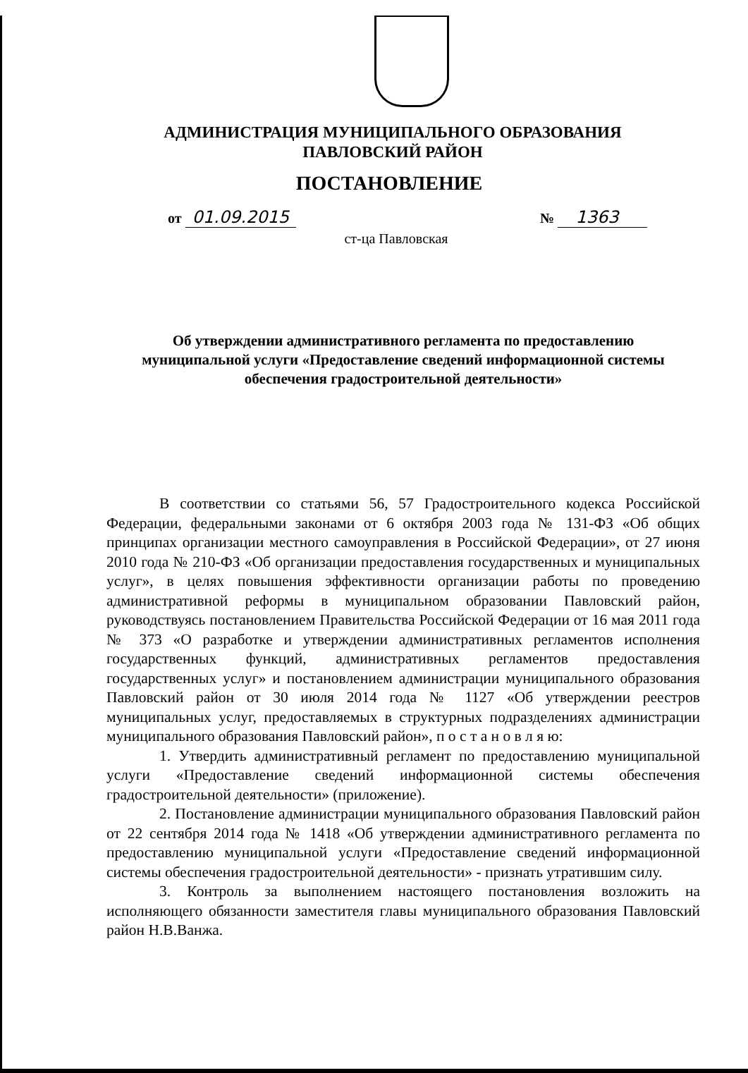АДМИНИСТРАЦИЯ МУНИЦИПАЛЬНОГО ОБРАЗОВАНИЯ
ПАВЛОВСКИЙ РАЙОН
ПОСТАНОВЛЕНИЕ
от 01.09.2015 № 1363
ст-ца Павловская
Об утверждении административного регламента по предоставлению муниципальной услуги «Предоставление сведений информационной системы обеспечения градостроительной деятельности»
В соответствии со статьями 56, 57 Градостроительного кодекса Российской Федерации, федеральными законами от 6 октября 2003 года № 131-ФЗ «Об общих принципах организации местного самоуправления в Российской Федерации», от 27 июня 2010 года № 210-ФЗ «Об организации предоставления государственных и муниципальных услуг», в целях повышения эффективности организации работы по проведению административной реформы в муниципальном образовании Павловский район, руководствуясь постановлением Правительства Российской Федерации от 16 мая 2011 года № 373 «О разработке и утверждении административных регламентов исполнения государственных функций, административных регламентов предоставления государственных услуг» и постановлением администрации муниципального образования Павловский район от 30 июля 2014 года № 1127 «Об утверждении реестров муниципальных услуг, предоставляемых в структурных подразделениях администрации муниципального образования Павловский район», п о с т а н о в л я ю:
1. Утвердить административный регламент по предоставлению муниципальной услуги «Предоставление сведений информационной системы обеспечения градостроительной деятельности» (приложение).
2. Постановление администрации муниципального образования Павловский район от 22 сентября 2014 года № 1418 «Об утверждении административного регламента по предоставлению муниципальной услуги «Предоставление сведений информационной системы обеспечения градостроительной деятельности» - признать утратившим силу.
3. Контроль за выполнением настоящего постановления возложить на исполняющего обязанности заместителя главы муниципального образования Павловский район Н.В.Ванжа.